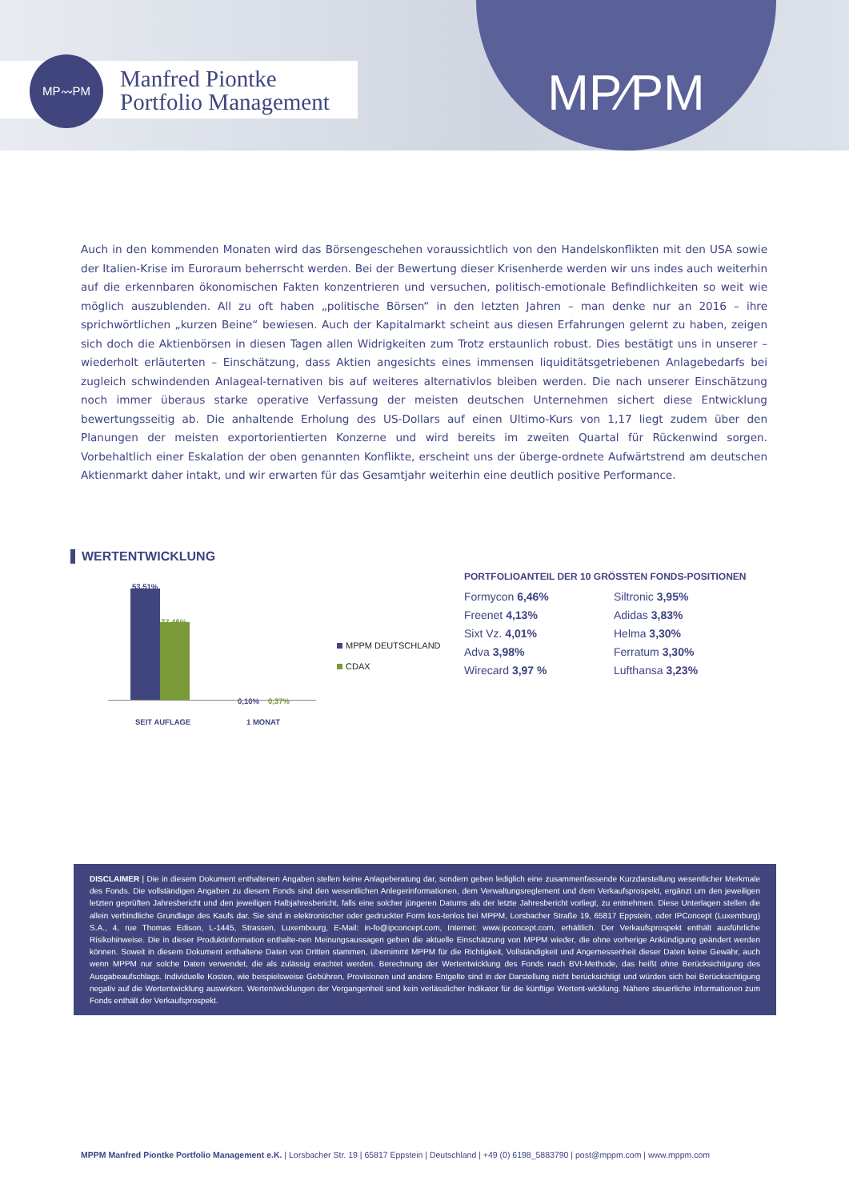MP〰PM
Manfred Piontke
Portfolio Management
MP⁄PM
Auch in den kommenden Monaten wird das Börsengeschehen voraussichtlich von den Handelskonflikten mit den USA sowie der Italien-Krise im Euroraum beherrscht werden. Bei der Bewertung dieser Krisenherde werden wir uns indes auch weiterhin auf die erkennbaren ökonomischen Fakten konzentrieren und versuchen, politisch-emotionale Befindlichkeiten so weit wie möglich auszublenden. All zu oft haben „politische Börsen“ in den letzten Jahren – man denke nur an 2016 – ihre sprichwörtlichen „kurzen Beine“ bewiesen. Auch der Kapitalmarkt scheint aus diesen Erfahrungen gelernt zu haben, zeigen sich doch die Aktienbörsen in diesen Tagen allen Widrigkeiten zum Trotz erstaunlich robust. Dies bestätigt uns in unserer – wiederholt erläuterten – Einschätzung, dass Aktien angesichts eines immensen liquiditätsgetriebenen Anlagebedarfs bei zugleich schwindenden Anlageal-ternativen bis auf weiteres alternativlos bleiben werden. Die nach unserer Einschätzung noch immer überaus starke operative Verfassung der meisten deutschen Unternehmen sichert diese Entwicklung bewertungsseitig ab. Die anhaltende Erholung des US-Dollars auf einen Ultimo-Kurs von 1,17 liegt zudem über den Planungen der meisten exportorientierten Konzerne und wird bereits im zweiten Quartal für Rückenwind sorgen. Vorbehaltlich einer Eskalation der oben genannten Konflikte, erscheint uns der überge-ordnete Aufwärtstrend am deutschen Aktienmarkt daher intakt, und wir erwarten für das Gesamtjahr weiterhin eine deutlich positive Performance.
WERTENTWICKLUNG
53,51%
37,46%
0,10% 0,37%
SEIT AUFLAGE 1 MONAT
MPPM DEUTSCHLAND
CDAX
PORTFOLIOANTEIL DER 10 GRÖSSTEN FONDS-POSITIONEN
| Formycon 6,46% | Siltronic 3,95% |
| Freenet 4,13% | Adidas 3,83% |
| Sixt Vz. 4,01% | Helma 3,30% |
| Adva 3,98% | Ferratum 3,30% |
| Wirecard 3,97 % | Lufthansa 3,23% |
DISCLAIMER | Die in diesem Dokument enthaltenen Angaben stellen keine Anlageberatung dar, sondern geben lediglich eine zusammenfassende Kurzdarstellung wesentlicher Merkmale des Fonds. Die vollständigen Angaben zu diesem Fonds sind den wesentlichen Anlegerinformationen, dem Verwaltungsreglement und dem Verkaufsprospekt, ergänzt um den jeweiligen letzten geprüften Jahresbericht und den jeweiligen Halbjahresbericht, falls eine solcher jüngeren Datums als der letzte Jahresbericht vorliegt, zu entnehmen. Diese Unterlagen stellen die allein verbindliche Grundlage des Kaufs dar. Sie sind in elektronischer oder gedruckter Form kos-tenlos bei MPPM, Lorsbacher Straße 19, 65817 Eppstein, oder IPConcept (Luxemburg) S.A., 4, rue Thomas Edison, L-1445, Strassen, Luxembourg, E-Mail: in-fo@ipconcept.com, Internet: www.ipconcept.com, erhältlich. Der Verkaufsprospekt enthält ausführliche Risikohinweise. Die in dieser Produktinformation enthalte-nen Meinungsaussagen geben die aktuelle Einschätzung von MPPM wieder, die ohne vorherige Ankündigung geändert werden können. Soweit in diesem Dokument enthaltene Daten von Dritten stammen, übernimmt MPPM für die Richtigkeit, Vollständigkeit und Angemessenheit dieser Daten keine Gewähr, auch wenn MPPM nur solche Daten verwendet, die als zulässig erachtet werden. Berechnung der Wertentwicklung des Fonds nach BVI-Methode, das heißt ohne Berücksichtigung des Ausgabeaufschlags. Individuelle Kosten, wie beispielsweise Gebühren, Provisionen und andere Entgelte sind in der Darstellung nicht berücksichtigt und würden sich bei Berücksichtigung negativ auf die Wertentwicklung auswirken. Wertentwicklungen der Vergangenheit sind kein verlässlicher Indikator für die künftige Wertent-wicklung. Nähere steuerliche Informationen zum Fonds enthält der Verkaufsprospekt.
MPPM Manfred Piontke Portfolio Management e.K. | Lorsbacher Str. 19 | 65817 Eppstein | Deutschland | +49 (0) 6198_5883790 | post@mppm.com | www.mppm.com